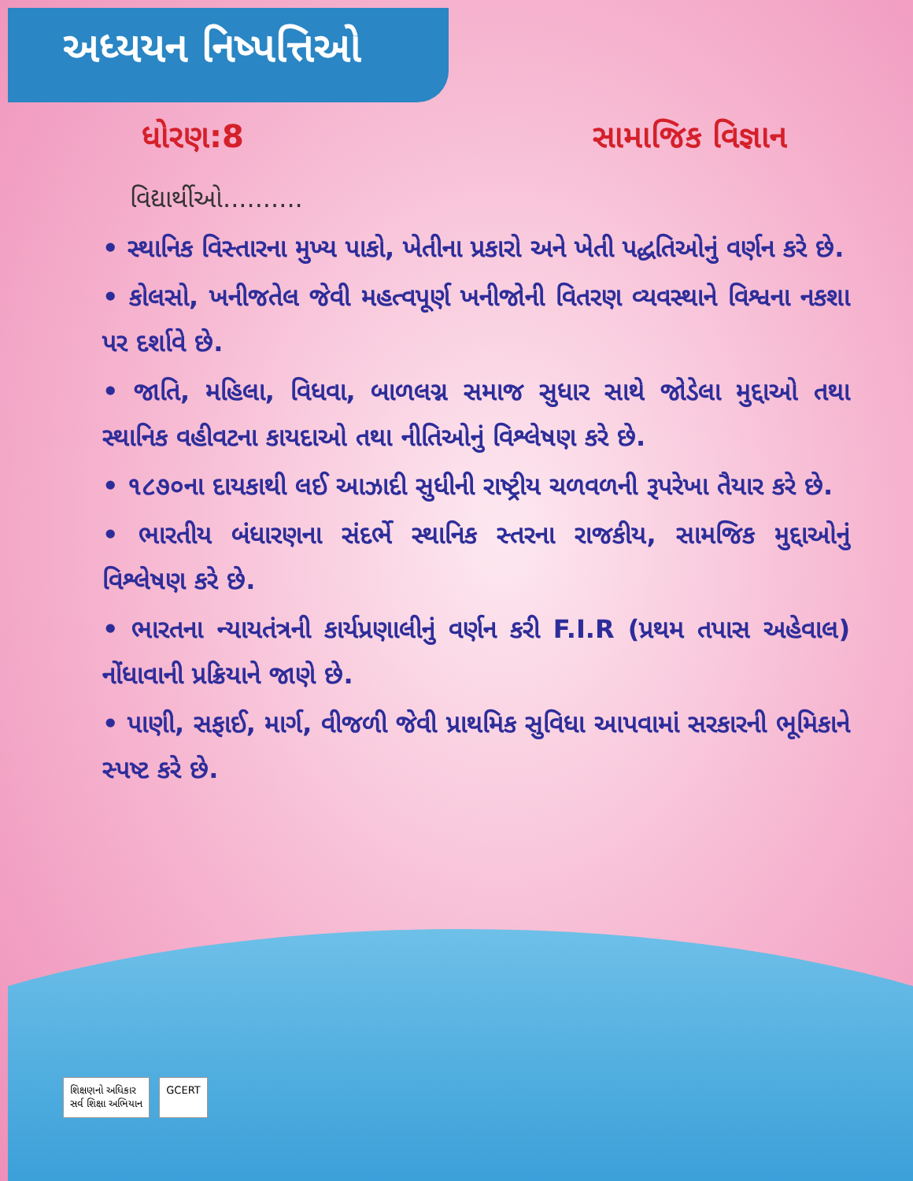અધ્યયન નિષ્પત્તિઓ
ધોરણ:8 સામાજિક વિજ્ઞાન
વિદ્યાર્થીઓ..........
• સ્થાનિક વિસ્તારના મુખ્ય પાકો, ખેતીના પ્રકારો અને ખેતી પદ્ધતિઓનું વર્ણન કરે છે.
• કોલસો, ખનીજતેલ જેવી મહત્વપૂર્ણ ખનીજોની વિતરણ વ્યવસ્થાને વિશ્વના નકશા પર દર્શાવે છે.
• જાતિ, મહિલા, વિધવા, બાળલગ્ન સમાજ સુધાર સાથે જોડેલા મુદ્દાઓ તથા સ્થાનિક વહીવટના કાયદાઓ તથા નીતિઓનું વિશ્લેષણ કરે છે.
• ૧૮૭૦ના દાયકાથી લઈ આઝાદી સુધીની રાષ્ટ્રીય ચળવળની રૂપરેખા તૈયાર કરે છે.
• ભારતીય બંધારણના સંદર્ભે સ્થાનિક સ્તરના રાજકીય, સામજિક મુદ્દાઓનું વિશ્લેષણ કરે છે.
• ભારતના ન્યાયતંત્રની કાર્યપ્રણાલીનું વર્ણન કરી F.I.R (પ્રથમ તપાસ અહેવાલ) નોંધાવાની પ્રક્રિયાને જાણે છે.
• પાણી, સફાઈ, માર્ગ, વીજળી જેવી પ્રાથમિક સુવિધા આપવામાં સરકારની ભૂમિકાને સ્પષ્ટ કરે છે.
શિક્ષણનો અધિકાર
સર્વ શિક્ષા અભિયાન
GCERT